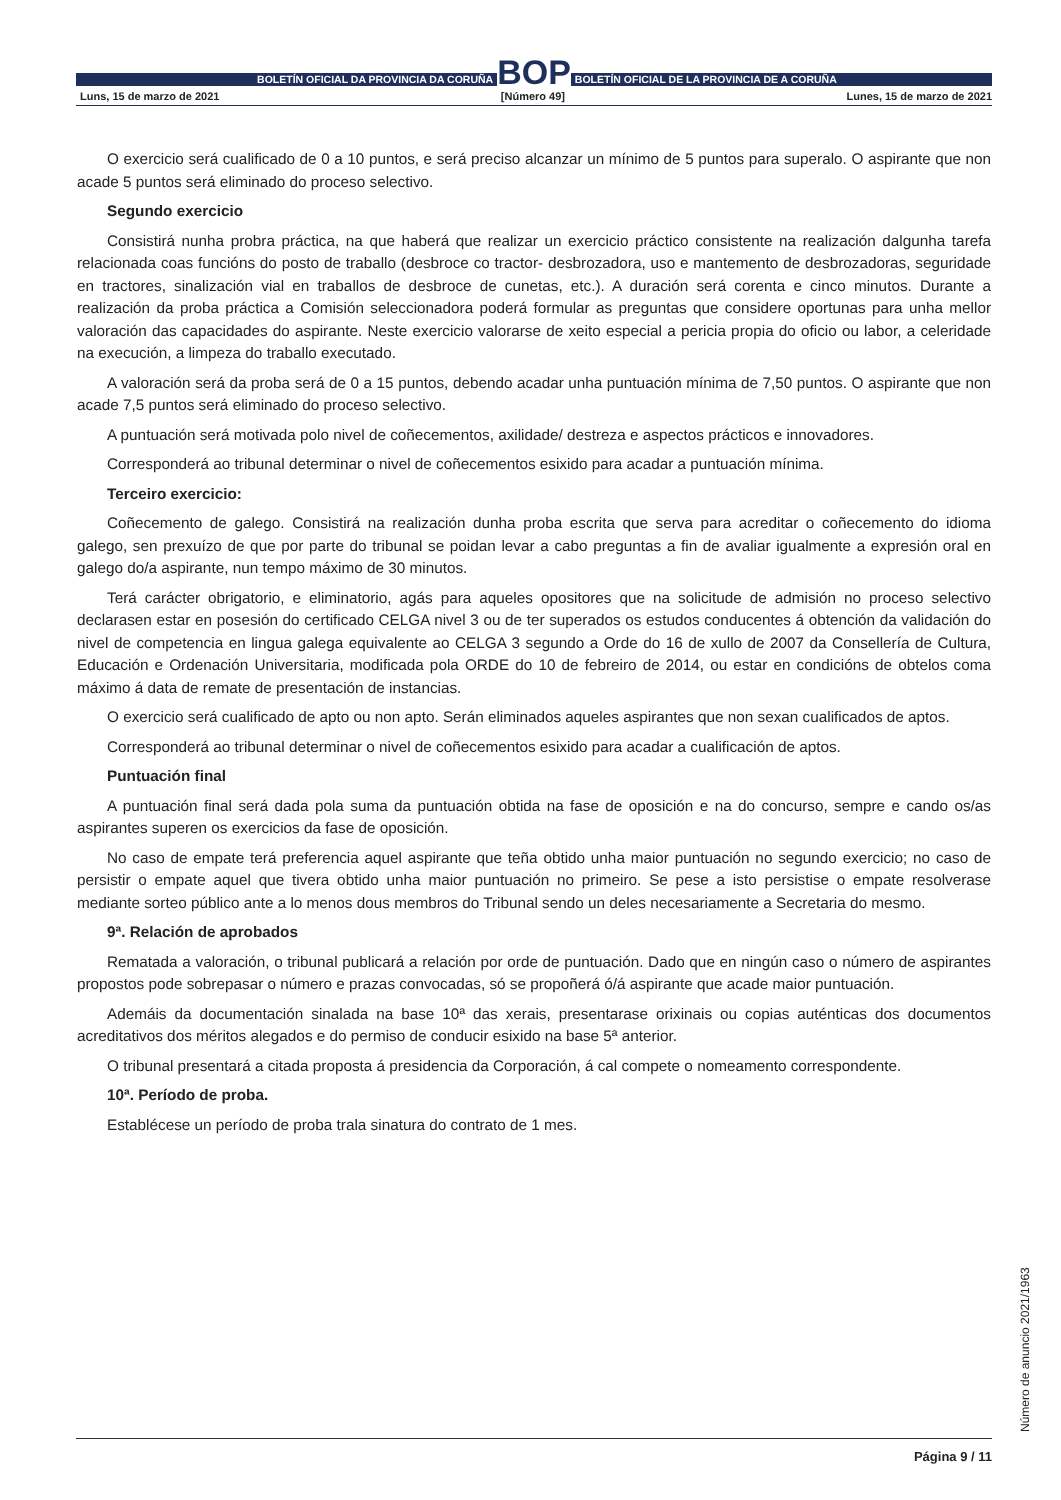BOLETÍN OFICIAL DA PROVINCIA DA CORUÑA
BOP
BOLETÍN OFICIAL DE LA PROVINCIA DE A CORUÑA
Luns, 15 de marzo de 2021 [Número 49] Lunes, 15 de marzo de 2021
O exercicio será cualificado de 0 a 10 puntos, e será preciso alcanzar un mínimo de 5 puntos para superalo. O aspirante que non acade 5 puntos será eliminado do proceso selectivo.
Segundo exercicio
Consistirá nunha probra práctica, na que haberá que realizar un exercicio práctico consistente na realización dalgunha tarefa relacionada coas funcións do posto de traballo (desbroce co tractor- desbrozadora, uso e mantemento de desbrozadoras, seguridade en tractores, sinalización vial en traballos de desbroce de cunetas, etc.). A duración será corenta e cinco minutos. Durante a realización da proba práctica a Comisión seleccionadora poderá formular as preguntas que considere oportunas para unha mellor valoración das capacidades do aspirante. Neste exercicio valorarse de xeito especial a pericia propia do oficio ou labor, a celeridade na execución, a limpeza do traballo executado.
A valoración será da proba será de 0 a 15 puntos, debendo acadar unha puntuación mínima de 7,50 puntos. O aspirante que non acade 7,5 puntos será eliminado do proceso selectivo.
A puntuación será motivada polo nivel de coñecementos, axilidade/ destreza e aspectos prácticos e innovadores.
Corresponderá ao tribunal determinar o nivel de coñecementos esixido para acadar a puntuación mínima.
Terceiro exercicio:
Coñecemento de galego. Consistirá na realización dunha proba escrita que serva para acreditar o coñecemento do idioma galego, sen prexuízo de que por parte do tribunal se poidan levar a cabo preguntas a fin de avaliar igualmente a expresión oral en galego do/a aspirante, nun tempo máximo de 30 minutos.
Terá carácter obrigatorio, e eliminatorio, agás para aqueles opositores que na solicitude de admisión no proceso selectivo declarasen estar en posesión do certificado CELGA nivel 3 ou de ter superados os estudos conducentes á obtención da validación do nivel de competencia en lingua galega equivalente ao CELGA 3 segundo a Orde do 16 de xullo de 2007 da Consellería de Cultura, Educación e Ordenación Universitaria, modificada pola ORDE do 10 de febreiro de 2014, ou estar en condicións de obtelos coma máximo á data de remate de presentación de instancias.
O exercicio será cualificado de apto ou non apto. Serán eliminados aqueles aspirantes que non sexan cualificados de aptos.
Corresponderá ao tribunal determinar o nivel de coñecementos esixido para acadar a cualificación de aptos.
Puntuación final
A puntuación final será dada pola suma da puntuación obtida na fase de oposición e na do concurso, sempre e cando os/as aspirantes superen os exercicios da fase de oposición.
No caso de empate terá preferencia aquel aspirante que teña obtido unha maior puntuación no segundo exercicio; no caso de persistir o empate aquel que tivera obtido unha maior puntuación no primeiro. Se pese a isto persistise o empate resolverase mediante sorteo público ante a lo menos dous membros do Tribunal sendo un deles necesariamente a Secretaria do mesmo.
9ª. Relación de aprobados
Rematada a valoración, o tribunal publicará a relación por orde de puntuación. Dado que en ningún caso o número de aspirantes propostos pode sobrepasar o número e prazas convocadas, só se propoñerá ó/á aspirante que acade maior puntuación.
Ademáis da documentación sinalada na base 10ª das xerais, presentarase orixinais ou copias auténticas dos documentos acreditativos dos méritos alegados e do permiso de conducir esixido na base 5ª anterior.
O tribunal presentará a citada proposta á presidencia da Corporación, á cal compete o nomeamento correspondente.
10ª. Período de proba.
Establécese un período de proba trala sinatura do contrato de 1 mes.
Número de anuncio 2021/1963
Página 9 / 11